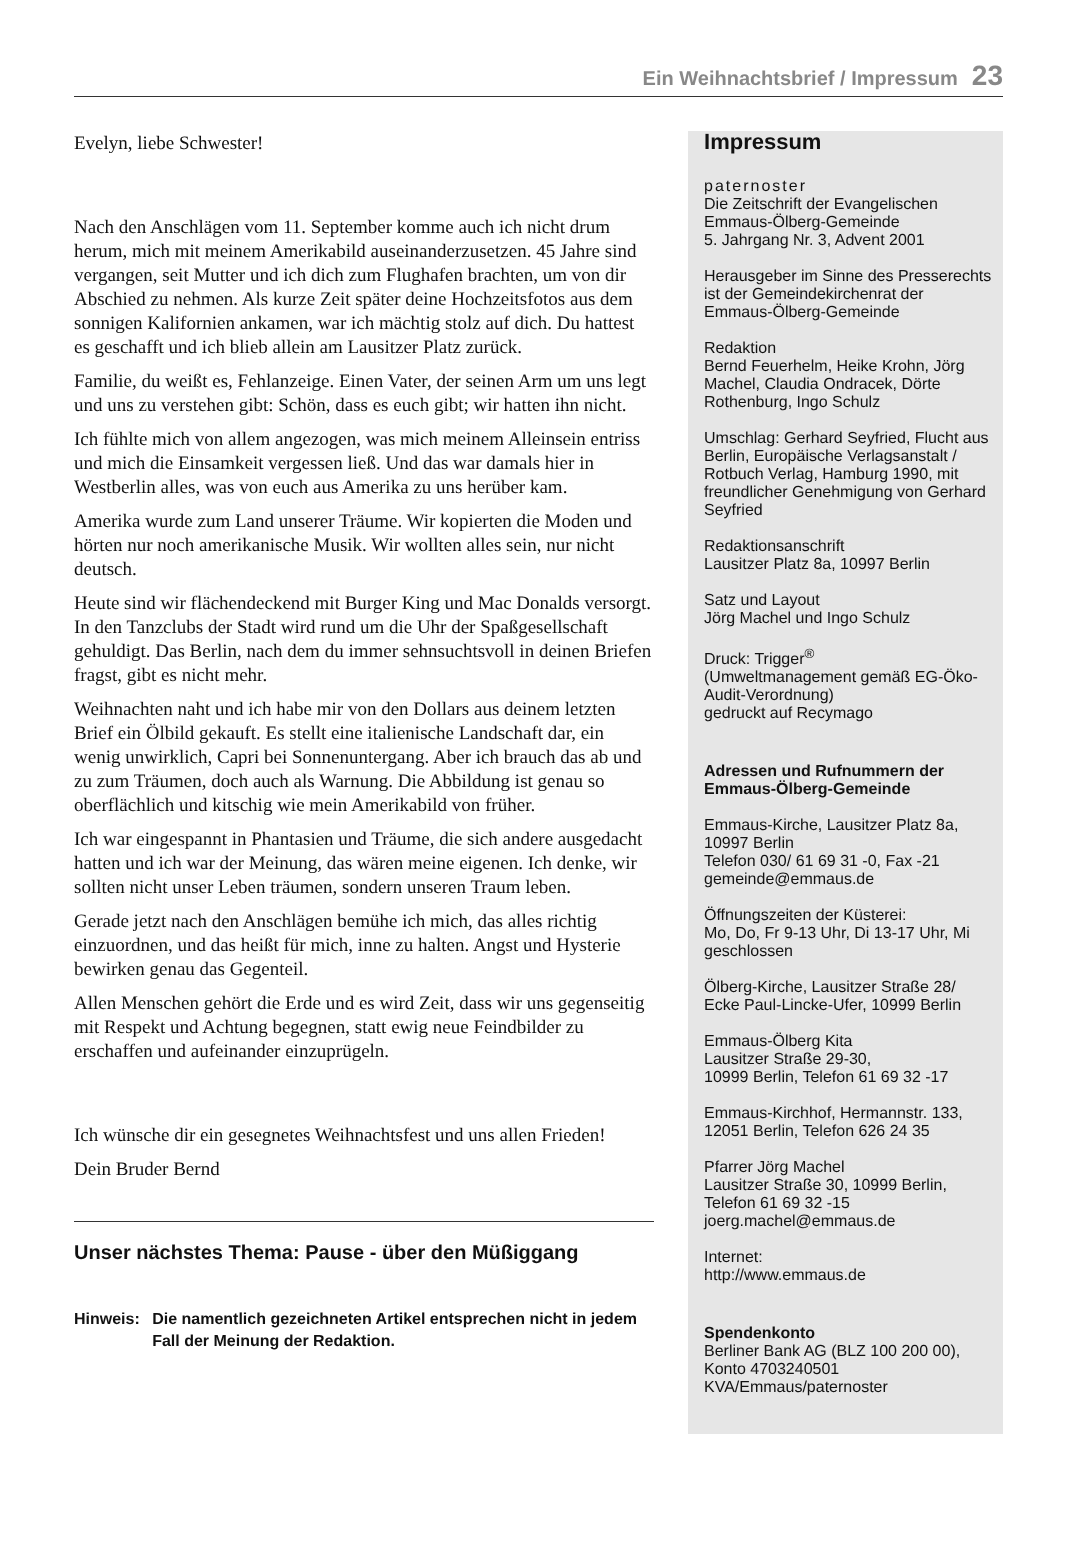Ein Weihnachtsbrief / Impressum 23
Evelyn, liebe Schwester!
Nach den Anschlägen vom 11. September komme auch ich nicht drum herum, mich mit meinem Amerikabild auseinanderzusetzen. 45 Jahre sind vergangen, seit Mutter und ich dich zum Flughafen brachten, um von dir Abschied zu nehmen. Als kurze Zeit später deine Hochzeitsfotos aus dem sonnigen Kalifornien ankamen, war ich mächtig stolz auf dich. Du hattest es geschafft und ich blieb allein am Lausitzer Platz zurück.
Familie, du weißt es, Fehlanzeige. Einen Vater, der seinen Arm um uns legt und uns zu verstehen gibt: Schön, dass es euch gibt; wir hatten ihn nicht.
Ich fühlte mich von allem angezogen, was mich meinem Alleinsein entriss und mich die Einsamkeit vergessen ließ. Und das war damals hier in Westberlin alles, was von euch aus Amerika zu uns herüber kam.
Amerika wurde zum Land unserer Träume. Wir kopierten die Moden und hörten nur noch amerikanische Musik. Wir wollten alles sein, nur nicht deutsch.
Heute sind wir flächendeckend mit Burger King und Mac Donalds versorgt. In den Tanzclubs der Stadt wird rund um die Uhr der Spaßgesellschaft gehuldigt. Das Berlin, nach dem du immer sehnsuchtsvoll in deinen Briefen fragst, gibt es nicht mehr.
Weihnachten naht und ich habe mir von den Dollars aus deinem letzten Brief ein Ölbild gekauft. Es stellt eine italienische Landschaft dar, ein wenig unwirklich, Capri bei Sonnenuntergang. Aber ich brauch das ab und zu zum Träumen, doch auch als Warnung. Die Abbildung ist genau so oberflächlich und kitschig wie mein Amerikabild von früher.
Ich war eingespannt in Phantasien und Träume, die sich andere ausgedacht hatten und ich war der Meinung, das wären meine eigenen. Ich denke, wir sollten nicht unser Leben träumen, sondern unseren Traum leben.
Gerade jetzt nach den Anschlägen bemühe ich mich, das alles richtig einzuordnen, und das heißt für mich, inne zu halten. Angst und Hysterie bewirken genau das Gegenteil.
Allen Menschen gehört die Erde und es wird Zeit, dass wir uns gegenseitig mit Respekt und Achtung begegnen, statt ewig neue Feindbilder zu erschaffen und aufeinander einzuprügeln.
Ich wünsche dir ein gesegnetes Weihnachtsfest und uns allen Frieden!
Dein Bruder Bernd
Unser nächstes Thema: Pause - über den Müßiggang
Hinweis: Die namentlich gezeichneten Artikel entsprechen nicht in jedem Fall der Meinung der Redaktion.
Impressum
paternoster
Die Zeitschrift der Evangelischen Emmaus-Ölberg-Gemeinde
5. Jahrgang Nr. 3, Advent 2001
Herausgeber im Sinne des Presserechts ist der Gemeindekirchenrat der Emmaus-Ölberg-Gemeinde
Redaktion
Bernd Feuerhelm, Heike Krohn, Jörg Machel, Claudia Ondracek, Dörte Rothenburg, Ingo Schulz
Umschlag: Gerhard Seyfried, Flucht aus Berlin, Europäische Verlagsanstalt / Rotbuch Verlag, Hamburg 1990, mit freundlicher Genehmigung von Gerhard Seyfried
Redaktionsanschrift
Lausitzer Platz 8a, 10997 Berlin
Satz und Layout
Jörg Machel und Ingo Schulz
Druck: Trigger<sup>®</sup>
(Umweltmanagement gemäß EG-Öko-Audit-Verordnung)
gedruckt auf Recymago
Adressen und Rufnummern der Emmaus-Ölberg-Gemeinde
Emmaus-Kirche, Lausitzer Platz 8a, 10997 Berlin
Telefon 030/ 61 69 31 -0, Fax -21
gemeinde@emmaus.de
Öffnungszeiten der Küsterei:
Mo, Do, Fr 9-13 Uhr, Di 13-17 Uhr, Mi geschlossen
Ölberg-Kirche, Lausitzer Straße 28/ Ecke Paul-Lincke-Ufer, 10999 Berlin
Emmaus-Ölberg Kita
Lausitzer Straße 29-30,
10999 Berlin, Telefon 61 69 32 -17
Emmaus-Kirchhof, Hermannstr. 133, 12051 Berlin, Telefon 626 24 35
Pfarrer Jörg Machel
Lausitzer Straße 30, 10999 Berlin,
Telefon 61 69 32 -15
joerg.machel@emmaus.de
Internet:
http://www.emmaus.de
Spendenkonto
Berliner Bank AG (BLZ 100 200 00), Konto 4703240501
KVA/Emmaus/paternoster